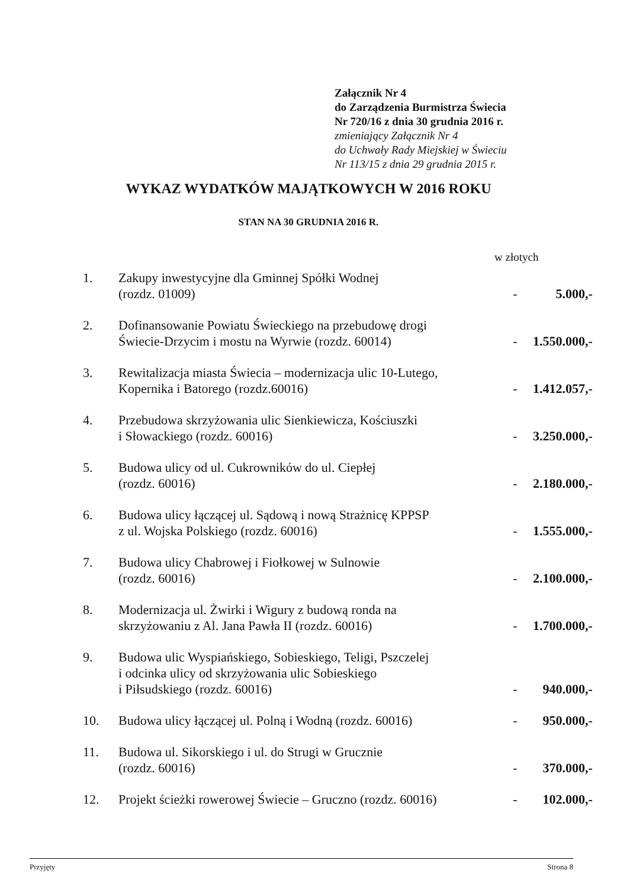Załącznik Nr 4
do Zarządzenia Burmistrza Świecia
Nr 720/16 z dnia 30 grudnia 2016 r.
zmieniający Załącznik Nr 4
do Uchwały Rady Miejskiej w Świeciu
Nr 113/15 z dnia 29 grudnia 2015 r.
WYKAZ WYDATKÓW MAJĄTKOWYCH W 2016 ROKU
STAN NA 30 GRUDNIA 2016 R.
w złotych
| 1. | Zakupy inwestycyjne dla Gminnej Spółki Wodnej (rozdz. 01009) | - | 5.000,- |
| 2. | Dofinansowanie Powiatu Świeckiego na przebudowę drogi Świecie-Drzycim i mostu na Wyrwie (rozdz. 60014) | - | 1.550.000,- |
| 3. | Rewitalizacja miasta Świecia – modernizacja ulic 10-Lutego, Kopernika i Batorego (rozdz.60016) | - | 1.412.057,- |
| 4. | Przebudowa skrzyżowania ulic Sienkiewicza, Kościuszki i Słowackiego (rozdz. 60016) | - | 3.250.000,- |
| 5. | Budowa ulicy od ul. Cukrowników do ul. Ciepłej (rozdz. 60016) | - | 2.180.000,- |
| 6. | Budowa ulicy łączącej ul. Sądową i nową Strażnicę KPPSP z ul. Wojska Polskiego (rozdz. 60016) | - | 1.555.000,- |
| 7. | Budowa ulicy Chabrowej i Fiołkowej w Sulnowie (rozdz. 60016) | - | 2.100.000,- |
| 8. | Modernizacja ul. Żwirki i Wigury z budową ronda na skrzyżowaniu z Al. Jana Pawła II (rozdz. 60016) | - | 1.700.000,- |
| 9. | Budowa ulic Wyspiańskiego, Sobieskiego, Teligi, Pszczelej i odcinka ulicy od skrzyżowania ulic Sobieskiego i Piłsudskiego (rozdz. 60016) | - | 940.000,- |
| 10. | Budowa ulicy łączącej ul. Polną i Wodną (rozdz. 60016) | - | 950.000,- |
| 11. | Budowa ul. Sikorskiego i ul. do Strugi w Grucznie (rozdz. 60016) | - | 370.000,- |
| 12. | Projekt ścieżki rowerowej Świecie – Gruczno (rozdz. 60016) | - | 102.000,- |
Przyjęty Strona 8